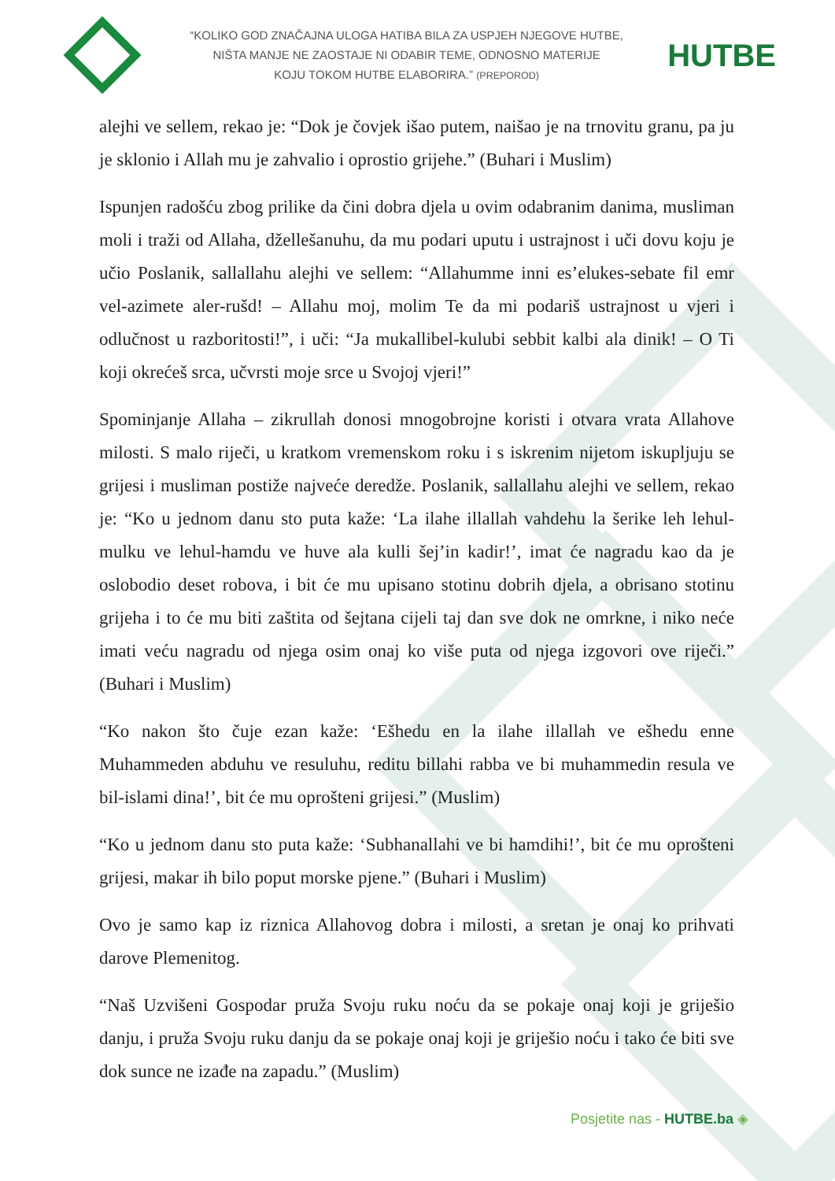“KOLIKO GOD ZNAČAJNA ULOGA HATIBA BILA ZA USPJEH NJEGOVE HUTBE,
NIŠTA MANJE NE ZAOSTAJE NI ODABIR TEME, ODNOSNO MATERIJE
KOJU TOKOM HUTBE ELABORIRA.” (PREPOROD)
HUTBE
alejhi ve sellem, rekao je: “Dok je čovjek išao putem, naišao je na trnovitu granu, pa ju je sklonio i Allah mu je zahvalio i oprostio grijehe.” (Buhari i Muslim)
Ispunjen radošću zbog prilike da čini dobra djela u ovim odabranim danima, musliman moli i traži od Allaha, džellešanuhu, da mu podari uputu i ustrajnost i uči dovu koju je učio Poslanik, sallallahu alejhi ve sellem: “Allahumme inni es’elukes-sebate fil emr vel-azimete aler-rušd! – Allahu moj, molim Te da mi podariš ustrajnost u vjeri i odlučnost u razboritosti!”, i uči: “Ja mukallibel-kulubi sebbit kalbi ala dinik! – O Ti koji okrećeš srca, učvrsti moje srce u Svojoj vjeri!”
Spominjanje Allaha – zikrullah donosi mnogobrojne koristi i otvara vrata Allahove milosti. S malo riječi, u kratkom vremenskom roku i s iskrenim nijetom iskupljuju se grijesi i musliman postiže najveće deredže. Poslanik, sallallahu alejhi ve sellem, rekao je: “Ko u jednom danu sto puta kaže: ‘La ilahe illallah vahdehu la šerike leh lehul-mulku ve lehul-hamdu ve huve ala kulli šej’in kadir!’, imat će nagradu kao da je oslobodio deset robova, i bit će mu upisano stotinu dobrih djela, a obrisano stotinu grijeha i to će mu biti zaštita od šejtana cijeli taj dan sve dok ne omrkne, i niko neće imati veću nagradu od njega osim onaj ko više puta od njega izgovori ove riječi.” (Buhari i Muslim)
“Ko nakon što čuje ezan kaže: ‘Ešhedu en la ilahe illallah ve ešhedu enne Muhammeden abduhu ve resuluhu, reditu billahi rabba ve bi muhammedin resula ve bil-islami dina!’, bit će mu oprošteni grijesi.” (Muslim)
“Ko u jednom danu sto puta kaže: ‘Subhanallahi ve bi hamdihi!’, bit će mu oprošteni grijesi, makar ih bilo poput morske pjene.” (Buhari i Muslim)
Ovo je samo kap iz riznica Allahovog dobra i milosti, a sretan je onaj ko prihvati darove Plemenitog.
“Naš Uzvišeni Gospodar pruža Svoju ruku noću da se pokaje onaj koji je griješio danju, i pruža Svoju ruku danju da se pokaje onaj koji je griješio noću i tako će biti sve dok sunce ne izađe na zapadu.” (Muslim)
Posjetite nas - HUTBE.ba ◈